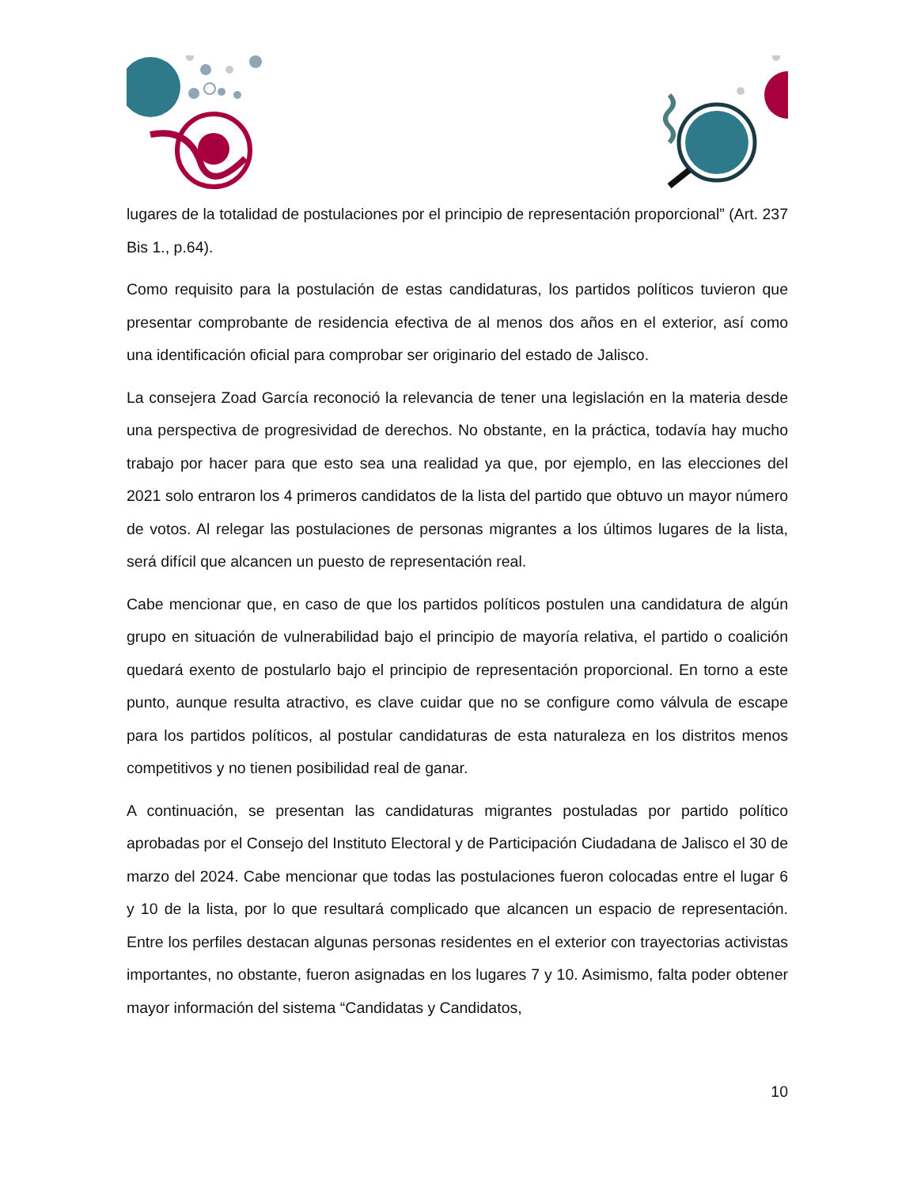lugares de la totalidad de postulaciones por el principio de representación proporcional” (Art. 237 Bis 1., p.64).
Como requisito para la postulación de estas candidaturas, los partidos políticos tuvieron que presentar comprobante de residencia efectiva de al menos dos años en el exterior, así como una identificación oficial para comprobar ser originario del estado de Jalisco.
La consejera Zoad García reconoció la relevancia de tener una legislación en la materia desde una perspectiva de progresividad de derechos. No obstante, en la práctica, todavía hay mucho trabajo por hacer para que esto sea una realidad ya que, por ejemplo, en las elecciones del 2021 solo entraron los 4 primeros candidatos de la lista del partido que obtuvo un mayor número de votos. Al relegar las postulaciones de personas migrantes a los últimos lugares de la lista, será difícil que alcancen un puesto de representación real.
Cabe mencionar que, en caso de que los partidos políticos postulen una candidatura de algún grupo en situación de vulnerabilidad bajo el principio de mayoría relativa, el partido o coalición quedará exento de postularlo bajo el principio de representación proporcional. En torno a este punto, aunque resulta atractivo, es clave cuidar que no se configure como válvula de escape para los partidos políticos, al postular candidaturas de esta naturaleza en los distritos menos competitivos y no tienen posibilidad real de ganar.
A continuación, se presentan las candidaturas migrantes postuladas por partido político aprobadas por el Consejo del Instituto Electoral y de Participación Ciudadana de Jalisco el 30 de marzo del 2024. Cabe mencionar que todas las postulaciones fueron colocadas entre el lugar 6 y 10 de la lista, por lo que resultará complicado que alcancen un espacio de representación. Entre los perfiles destacan algunas personas residentes en el exterior con trayectorias activistas importantes, no obstante, fueron asignadas en los lugares 7 y 10. Asimismo, falta poder obtener mayor información del sistema “Candidatas y Candidatos,
10